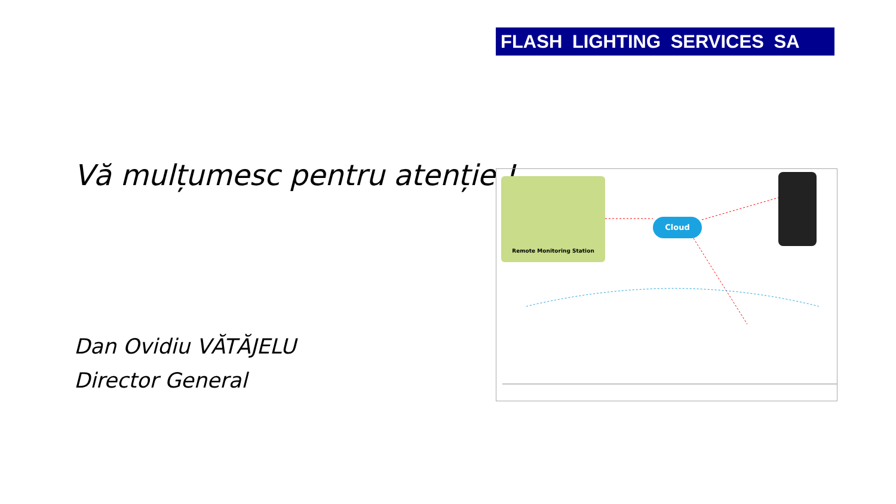FLASH LIGHTING SERVICES SA
Vă mulțumesc pentru atenție !
Dan Ovidiu VĂTĂJELU
Director General
Remote Monitoring Station
Cloud